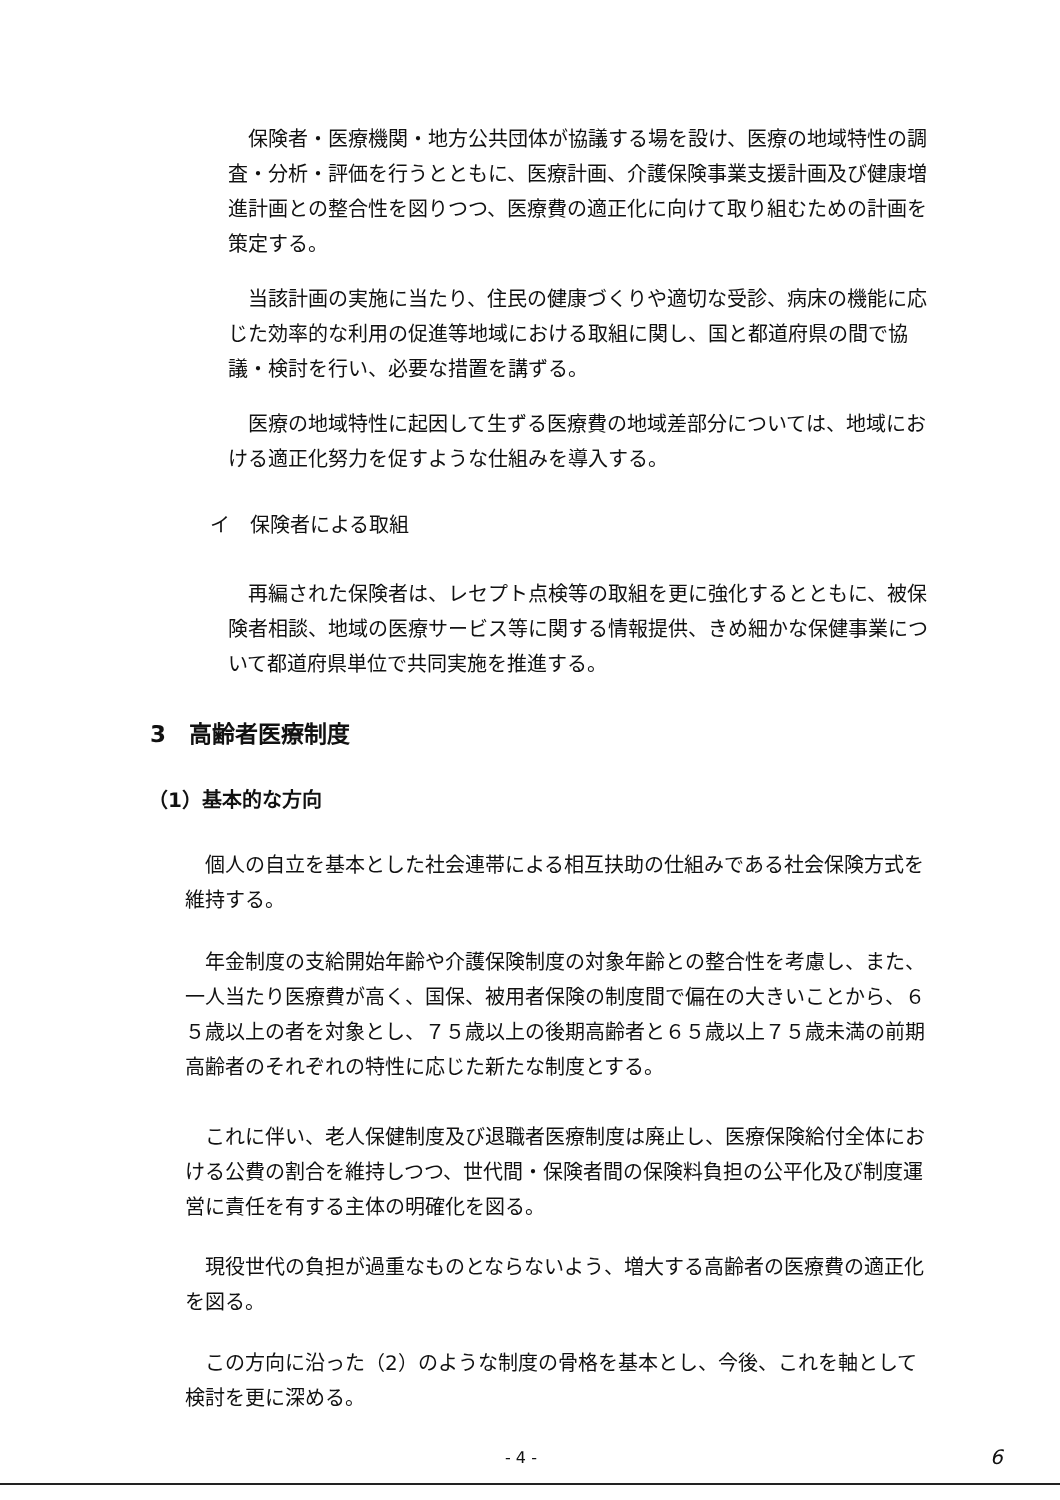保険者・医療機関・地方公共団体が協議する場を設け、医療の地域特性の調査・分析・評価を行うとともに、医療計画、介護保険事業支援計画及び健康増進計画との整合性を図りつつ、医療費の適正化に向けて取り組むための計画を策定する。
当該計画の実施に当たり、住民の健康づくりや適切な受診、病床の機能に応じた効率的な利用の促進等地域における取組に関し、国と都道府県の間で協議・検討を行い、必要な措置を講ずる。
医療の地域特性に起因して生ずる医療費の地域差部分については、地域における適正化努力を促すような仕組みを導入する。
イ　保険者による取組
再編された保険者は、レセプト点検等の取組を更に強化するとともに、被保険者相談、地域の医療サービス等に関する情報提供、きめ細かな保健事業について都道府県単位で共同実施を推進する。
3　高齢者医療制度
（1）基本的な方向
個人の自立を基本とした社会連帯による相互扶助の仕組みである社会保険方式を維持する。
年金制度の支給開始年齢や介護保険制度の対象年齢との整合性を考慮し、また、一人当たり医療費が高く、国保、被用者保険の制度間で偏在の大きいことから、６５歳以上の者を対象とし、７５歳以上の後期高齢者と６５歳以上７５歳未満の前期高齢者のそれぞれの特性に応じた新たな制度とする。
これに伴い、老人保健制度及び退職者医療制度は廃止し、医療保険給付全体における公費の割合を維持しつつ、世代間・保険者間の保険料負担の公平化及び制度運営に責任を有する主体の明確化を図る。
現役世代の負担が過重なものとならないよう、増大する高齢者の医療費の適正化を図る。
この方向に沿った（2）のような制度の骨格を基本とし、今後、これを軸として検討を更に深める。
- 4 - 6